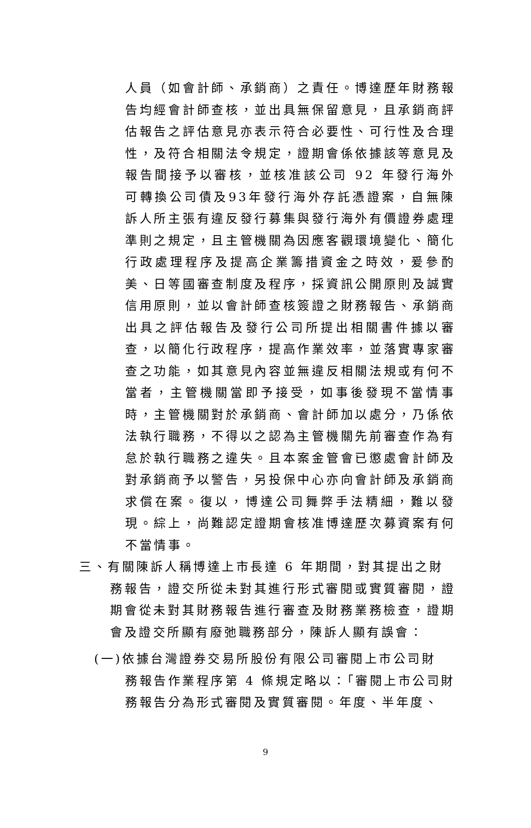人員（如會計師、承銷商）之責任。博達歷年財務報告均經會計師查核，並出具無保留意見，且承銷商評估報告之評估意見亦表示符合必要性、可行性及合理性，及符合相關法令規定，證期會係依據該等意見及報告間接予以審核，並核准該公司 92 年發行海外可轉換公司債及93年發行海外存託憑證案，自無陳訴人所主張有違反發行募集與發行海外有價證券處理準則之規定，且主管機關為因應客觀環境變化、簡化行政處理程序及提高企業籌措資金之時效，爰參酌美、日等國審查制度及程序，採資訊公開原則及誠實信用原則，並以會計師查核簽證之財務報告、承銷商出具之評估報告及發行公司所提出相關書件據以審查，以簡化行政程序，提高作業效率，並落實專家審查之功能，如其意見內容並無違反相關法規或有何不當者，主管機關當即予接受，如事後發現不當情事時，主管機關對於承銷商、會計師加以處分，乃係依法執行職務，不得以之認為主管機關先前審查作為有怠於執行職務之違失。且本案金管會已懲處會計師及對承銷商予以警告，另投保中心亦向會計師及承銷商求償在案。復以，博達公司舞弊手法精細，難以發現。綜上，尚難認定證期會核准博達歷次募資案有何不當情事。
三、有關陳訴人稱博達上市長達 6 年期間，對其提出之財
務報告，證交所從未對其進行形式審閱或實質審閱，證期會從未對其財務報告進行審查及財務業務檢查，證期會及證交所顯有廢弛職務部分，陳訴人顯有誤會：
(一)依據台灣證券交易所股份有限公司審閱上市公司財
務報告作業程序第 4 條規定略以：「審閱上市公司財務報告分為形式審閱及實質審閱。年度、半年度、
9